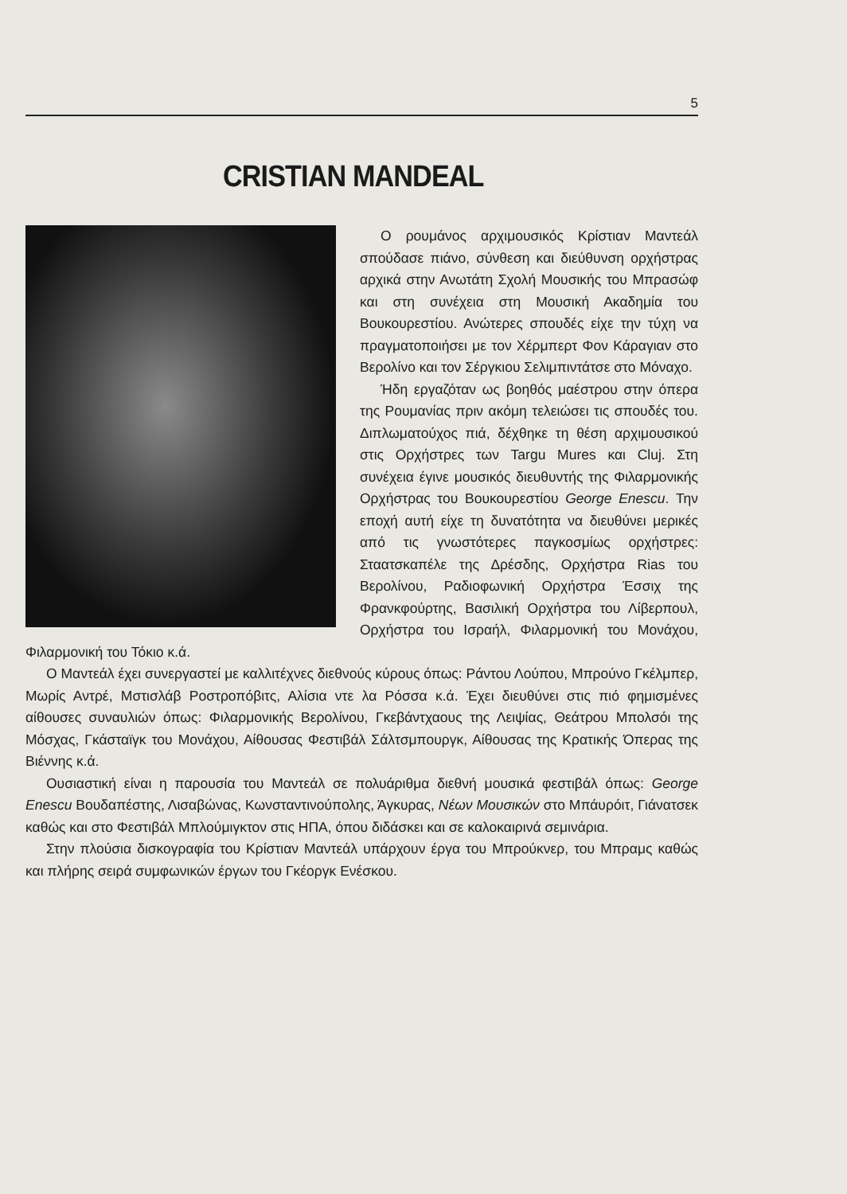5
CRISTIAN MANDEAL
Ο ρουμάνος αρχιμουσικός Κρίστιαν Μαντεάλ σπούδασε πιάνο, σύνθεση και διεύθυνση ορχήστρας αρχικά στην Ανωτάτη Σχολή Μουσικής του Μπρασώφ και στη συνέχεια στη Μουσική Ακαδημία του Βουκουρεστίου. Ανώτερες σπουδές είχε την τύχη να πραγματοποιήσει με τον Χέρμπερτ Φον Κάραγιαν στο Βερολίνο και τον Σέργκιου Σελιμπιντάτσε στο Μόναχο.
Ήδη εργαζόταν ως βοηθός μαέστρου στην όπερα της Ρουμανίας πριν ακόμη τελειώσει τις σπουδές του. Διπλωματούχος πιά, δέχθηκε τη θέση αρχιμουσικού στις Ορχήστρες των Targu Mures και Cluj. Στη συνέχεια έγινε μουσικός διευθυντής της Φιλαρμονικής Ορχήστρας του Βουκουρεστίου George Enescu. Την εποχή αυτή είχε τη δυνατότητα να διευθύνει μερικές από τις γνωστότερες παγκοσμίως ορχήστρες: Σταατσκαπέλε της Δρέσδης, Ορχήστρα Rias του Βερολίνου, Ραδιοφωνική Ορχήστρα Έσσιχ της Φρανκφούρτης, Βασιλική Ορχήστρα του Λίβερπουλ, Ορχήστρα του Ισραήλ, Φιλαρμονική του Μονάχου, Φιλαρμονική του Τόκιο κ.ά.
Ο Μαντεάλ έχει συνεργαστεί με καλλιτέχνες διεθνούς κύρους όπως: Ράντου Λούπου, Μπρούνο Γκέλμπερ, Μωρίς Αντρέ, Μστισλάβ Ροστροπόβιτς, Αλίσια ντε λα Ρόσσα κ.ά. Έχει διευθύνει στις πιό φημισμένες αίθουσες συναυλιών όπως: Φιλαρμονικής Βερολίνου, Γκεβάντχαους της Λειψίας, Θεάτρου Μπολσόι της Μόσχας, Γκάσταϊγκ του Μονάχου, Αίθουσας Φεστιβάλ Σάλτσμπουργκ, Αίθουσας της Κρατικής Όπερας της Βιέννης κ.ά.
Ουσιαστική είναι η παρουσία του Μαντεάλ σε πολυάριθμα διεθνή μουσικά φεστιβάλ όπως: George Enescu Βουδαπέστης, Λισαβώνας, Κωνσταντινούπολης, Άγκυρας, Νέων Μουσικών στο Μπάυρόιτ, Γιάνατσεκ καθώς και στο Φεστιβάλ Μπλούμιγκτον στις ΗΠΑ, όπου διδάσκει και σε καλοκαιρινά σεμινάρια.
Στην πλούσια δισκογραφία του Κρίστιαν Μαντεάλ υπάρχουν έργα του Μπρούκνερ, του Μπραμς καθώς και πλήρης σειρά συμφωνικών έργων του Γκέοργκ Ενέσκου.